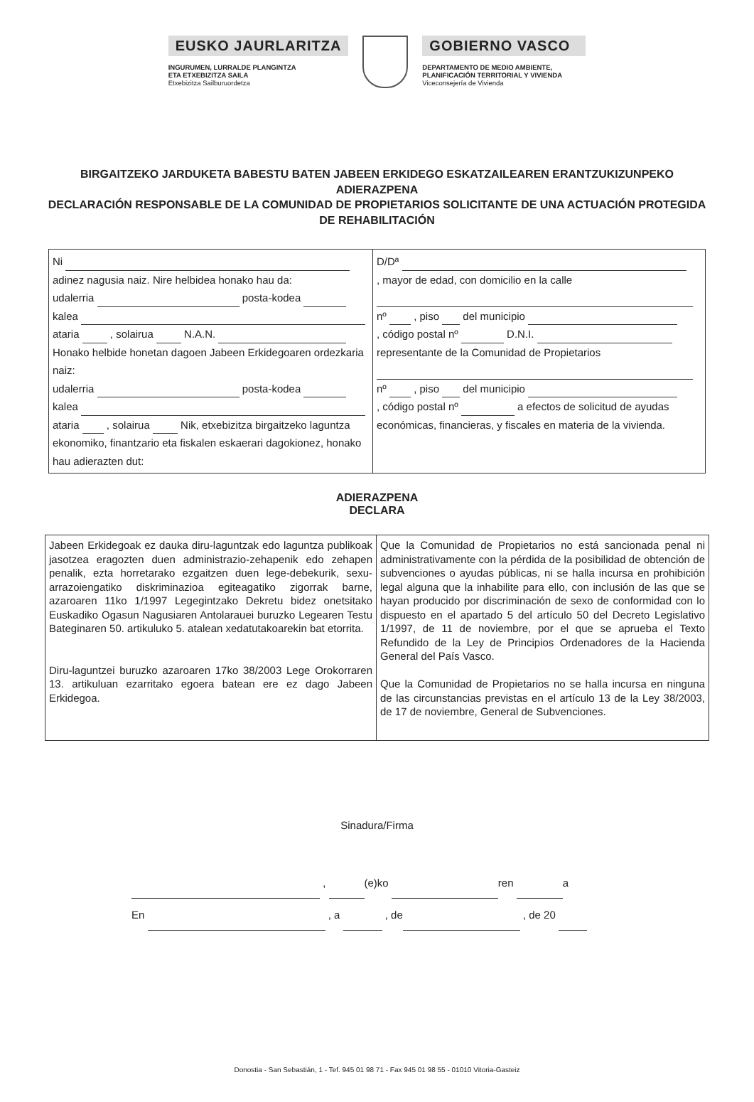EUSKO JAURLARITZA
INGURUMEN, LURRALDE PLANGINTZA
ETA ETXEBIZITZA SAILA
Etxebizitza Sailburuordetza
GOBIERNO VASCO
DEPARTAMENTO DE MEDIO AMBIENTE,
PLANIFICACIÓN TERRITORIAL Y VIVIENDA
Viceconsejería de Vivienda
BIRGAITZEKO JARDUKETA BABESTU BATEN JABEEN ERKIDEGO ESKATZAILEAREN ERANTZUKIZUNPEKO ADIERAZPENA
DECLARACIÓN RESPONSABLE DE LA COMUNIDAD DE PROPIETARIOS SOLICITANTE DE UNA ACTUACIÓN PROTEGIDA DE REHABILITACIÓN
| Ni adinez nagusia naiz. Nire helbidea honako hau da: udalerria posta-kodea kalea ataria , solairua N.A.N. Honako helbide honetan dagoen Jabeen Erkidegoaren ordezkaria naiz: udalerria posta-kodea kalea ataria , solairua Nik, etxebizitza birgaitzeko laguntza ekonomiko, finantzario eta fiskalen eskaerari dagokionez, honako hau adierazten dut: | D/Dª , mayor de edad, con domicilio en la calle nº , piso del municipio , código postal nº D.N.I. representante de la Comunidad de Propietarios nº , piso del municipio , código postal nº a efectos de solicitud de ayudas económicas, financieras, y fiscales en materia de la vivienda. |
ADIERAZPENA
DECLARA
| Jabeen Erkidegoak ez dauka diru-laguntzak edo laguntza publikoak jasotzea eragozten duen administrazio-zehapenik edo zehapen penalik, ezta horretarako ezgaitzen duen lege-debekurik, sexu-arrazoiengatiko diskriminazioa egiteagatiko zigorrak barne, azaroaren 11ko 1/1997 Legegintzako Dekretu bidez onetsitako Euskadiko Ogasun Nagusiaren Antolarauei buruzko Legearen Testu Bateginaren 50. artikuluko 5. atalean xedatutakoarekin bat etorrita. Diru-laguntzei buruzko azaroaren 17ko 38/2003 Lege Orokorraren 13. artikuluan ezarritako egoera batean ere ez dago Jabeen Erkidegoa. | Que la Comunidad de Propietarios no está sancionada penal ni administrativamente con la pérdida de la posibilidad de obtención de subvenciones o ayudas públicas, ni se halla incursa en prohibición legal alguna que la inhabilite para ello, con inclusión de las que se hayan producido por discriminación de sexo de conformidad con lo dispuesto en el apartado 5 del artículo 50 del Decreto Legislativo 1/1997, de 11 de noviembre, por el que se aprueba el Texto Refundido de la Ley de Principios Ordenadores de la Hacienda General del País Vasco. Que la Comunidad de Propietarios no se halla incursa en ninguna de las circunstancias previstas en el artículo 13 de la Ley 38/2003, de 17 de noviembre, General de Subvenciones. |
Sinadura/Firma
, (e)ko ren a
En , a , de , de 20
Donostia - San Sebastián, 1 - Tef. 945 01 98 71 - Fax 945 01 98 55 - 01010 Vitoria-Gasteiz